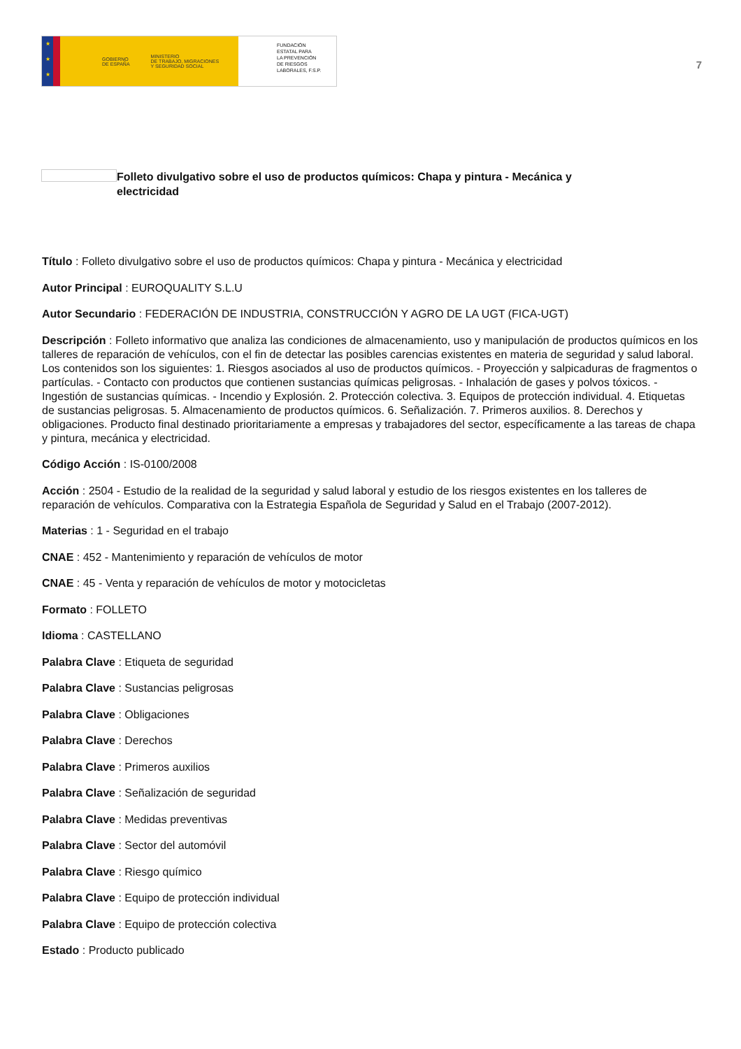★
★
★
GOBIERNO
DE ESPAÑA MINISTERIO
DE TRABAJO, MIGRACIONES
Y SEGURIDAD SOCIAL
FUNDACIÓN
ESTATAL PARA
LA PREVENCIÓN
DE RIESGOS
LABORALES, F.S.P.
7
Folleto divulgativo sobre el uso de productos químicos: Chapa y pintura - Mecánica y electricidad
Título : Folleto divulgativo sobre el uso de productos químicos: Chapa y pintura - Mecánica y electricidad
Autor Principal : EUROQUALITY S.L.U
Autor Secundario : FEDERACIÓN DE INDUSTRIA, CONSTRUCCIÓN Y AGRO DE LA UGT (FICA-UGT)
Descripción : Folleto informativo que analiza las condiciones de almacenamiento, uso y manipulación de productos químicos en los talleres de reparación de vehículos, con el fin de detectar las posibles carencias existentes en materia de seguridad y salud laboral. Los contenidos son los siguientes: 1. Riesgos asociados al uso de productos químicos. - Proyección y salpicaduras de fragmentos o partículas. - Contacto con productos que contienen sustancias químicas peligrosas. - Inhalación de gases y polvos tóxicos. - Ingestión de sustancias químicas. - Incendio y Explosión. 2. Protección colectiva. 3. Equipos de protección individual. 4. Etiquetas de sustancias peligrosas. 5. Almacenamiento de productos químicos. 6. Señalización. 7. Primeros auxilios. 8. Derechos y obligaciones. Producto final destinado prioritariamente a empresas y trabajadores del sector, específicamente a las tareas de chapa y pintura, mecánica y electricidad.
Código Acción : IS-0100/2008
Acción : 2504 - Estudio de la realidad de la seguridad y salud laboral y estudio de los riesgos existentes en los talleres de reparación de vehículos. Comparativa con la Estrategia Española de Seguridad y Salud en el Trabajo (2007-2012).
Materias : 1 - Seguridad en el trabajo
CNAE : 452 - Mantenimiento y reparación de vehículos de motor
CNAE : 45 - Venta y reparación de vehículos de motor y motocicletas
Formato : FOLLETO
Idioma : CASTELLANO
Palabra Clave : Etiqueta de seguridad
Palabra Clave : Sustancias peligrosas
Palabra Clave : Obligaciones
Palabra Clave : Derechos
Palabra Clave : Primeros auxilios
Palabra Clave : Señalización de seguridad
Palabra Clave : Medidas preventivas
Palabra Clave : Sector del automóvil
Palabra Clave : Riesgo químico
Palabra Clave : Equipo de protección individual
Palabra Clave : Equipo de protección colectiva
Estado : Producto publicado